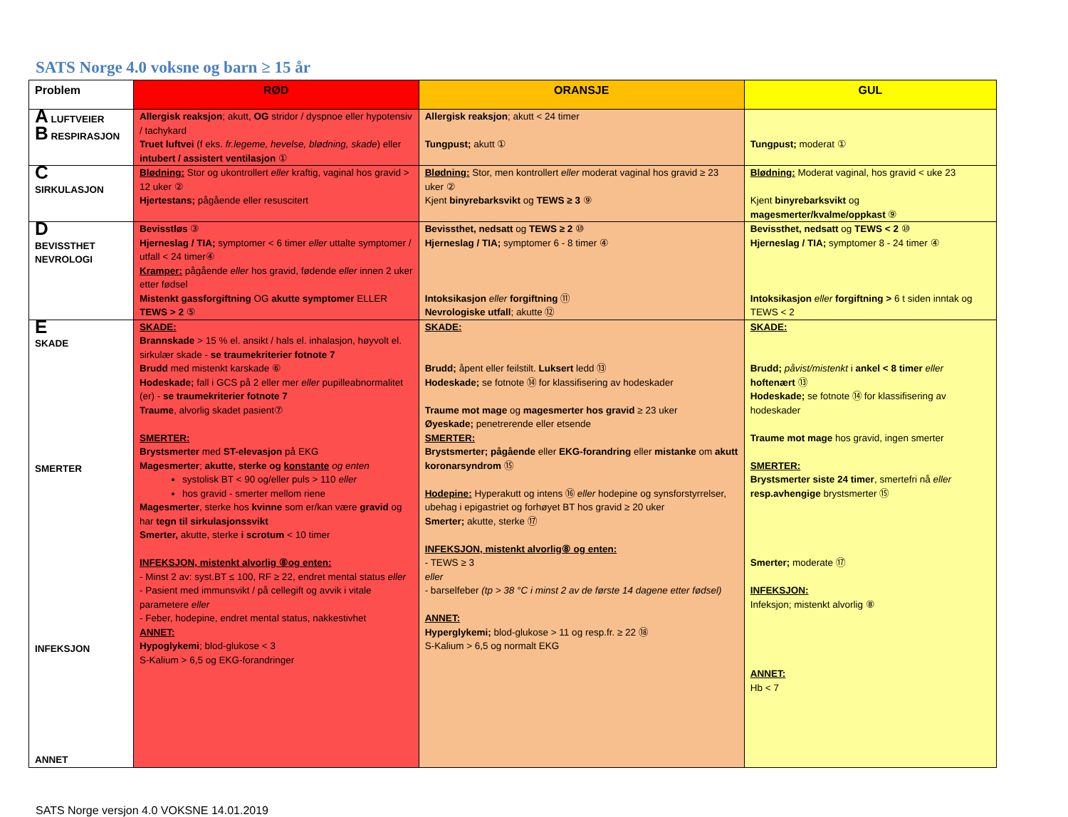SATS Norge 4.0 voksne og barn ≥ 15 år
| Problem | RØD | ORANSJE | GUL |
| --- | --- | --- | --- |
| A LUFTVEIER B RESPIRASJON | Allergisk reaksjon ; akutt, OG stridor / dyspnoe eller hypotensiv / tachykard Truet luftvei (f eks. fr.legeme, hevelse, blødning, skade ) eller intubert / assistert ventilasjon ① | Allergisk reaksjon ; akutt < 24 timer Tungpust; akutt ① | Tungpust; moderat ① |
| C SIRKULASJON | Blødning: Stor og ukontrollert eller kraftig, vaginal hos gravid > 12 uker ② Hjertestans; pågående eller resuscitert | Blødning: Stor, men kontrollert eller moderat vaginal hos gravid ≥ 23 uker ② Kjent binyrebarksvikt og TEWS ≥ 3 ⑨ | Blødning: Moderat vaginal, hos gravid < uke 23 Kjent binyrebarksvikt og magesmerter/kvalme/oppkast ⑨ |
| D BEVISSTHET NEVROLOGI | Bevisstløs ③ Hjerneslag / TIA; symptomer < 6 timer eller uttalte symptomer / utfall < 24 timer④ Kramper: pågående eller hos gravid, fødende eller innen 2 uker etter fødsel Mistenkt gassforgiftning OG akutte symptomer ELLER TEWS > 2 ⑤ | Bevissthet, nedsatt og TEWS ≥ 2 ⑩ Hjerneslag / TIA; symptomer 6 - 8 timer ④ Intoksikasjon eller forgiftning ⑪ Nevrologiske utfall ; akutte ⑫ | Bevissthet, nedsatt og TEWS < 2 ⑩ Hjerneslag / TIA; symptomer 8 - 24 timer ④ Intoksikasjon eller forgiftning > 6 t siden inntak og TEWS < 2 |
| E SKADE SMERTER INFEKSJON ANNET | SKADE: Brannskade > 15 % el. ansikt / hals el. inhalasjon, høyvolt el. sirkulær skade - se traumekriterier fotnote 7 Brudd med mistenkt karskade ⑥ Hodeskade; fall i GCS på 2 eller mer eller pupilleabnormalitet (er) - se traumekriterier fotnote 7 Traume , alvorlig skadet pasient⑦ SMERTER: Brystsmerter med ST-elevasjon på EKG Magesmerter ; akutte, sterke og konstante og enten systolisk BT < 90 og/eller puls > 110 eller hos gravid - smerter mellom riene Magesmerter , sterke hos kvinne som er/kan være gravid og har tegn til sirkulasjonssvikt Smerter, akutte, sterke i scrotum < 10 timer INFEKSJON, mistenkt alvorlig ⑧og enten: - Minst 2 av: syst.BT ≤ 100, RF ≥ 22, endret mental status eller - Pasient med immunsvikt / på cellegift og avvik i vitale parametere eller - Feber, hodepine, endret mental status, nakkestivhet ANNET: Hypoglykemi ; blod-glukose < 3 S-Kalium > 6,5 og EKG-forandringer | SKADE: Brudd; åpent eller feilstilt. Luksert ledd ⑬ Hodeskade; se fotnote ⑭ for klassifisering av hodeskader Traume mot mage og magesmerter hos gravid ≥ 23 uker Øyeskade; penetrerende eller etsende SMERTER: Brystsmerter; pågående eller EKG-forandring eller mistanke om akutt koronarsyndrom ⑮ Hodepine: Hyperakutt og intens ⑯ eller hodepine og synsforstyrrelser, ubehag i epigastriet og forhøyet BT hos gravid ≥ 20 uker Smerter; akutte, sterke ⑰ INFEKSJON, mistenkt alvorlig⑧ og enten: - TEWS ≥ 3 eller - barselfeber (tp > 38 °C i minst 2 av de første 14 dagene etter fødsel) ANNET: Hyperglykemi; blod-glukose > 11 og resp.fr. ≥ 22 ⑱ S-Kalium > 6,5 og normalt EKG | SKADE: Brudd; påvist/mistenkt i ankel < 8 timer eller hoftenært ⑬ Hodeskade; se fotnote ⑭ for klassifisering av hodeskader Traume mot mage hos gravid, ingen smerter SMERTER: Brystsmerter siste 24 timer , smertefri nå eller resp.avhengige brystsmerter ⑮ Smerter; moderate ⑰ INFEKSJON: Infeksjon; mistenkt alvorlig ⑧ ANNET: Hb < 7 |
SATS Norge versjon 4.0 VOKSNE 14.01.2019